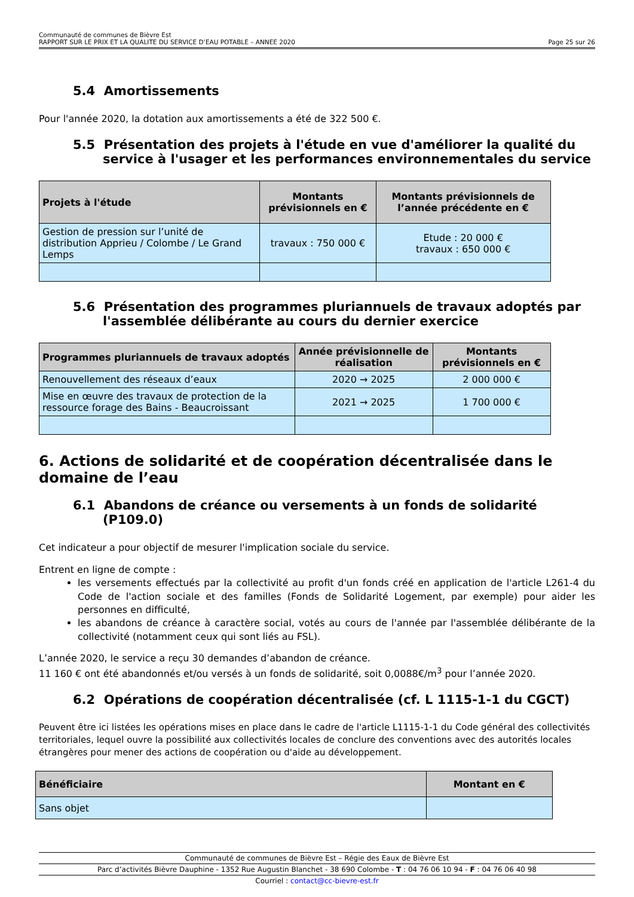Communauté de communes de Bièvre Est
RAPPORT SUR LE PRIX ET LA QUALITE DU SERVICE D’EAU POTABLE – ANNEE 2020 Page 25 sur 26
5.4 Amortissements
Pour l'année 2020, la dotation aux amortissements a été de 322 500 €.
5.5 Présentation des projets à l'étude en vue d'améliorer la qualité du service à l'usager et les performances environnementales du service
| Projets à l'étude | Montants prévisionnels en € | Montants prévisionnels de l’année précédente en € |
| --- | --- | --- |
| Gestion de pression sur l’unité de distribution Apprieu / Colombe / Le Grand Lemps | travaux : 750 000 € | Etude : 20 000 € travaux : 650 000 € |
5.6 Présentation des programmes pluriannuels de travaux adoptés par l'assemblée délibérante au cours du dernier exercice
| Programmes pluriannuels de travaux adoptés | Année prévisionnelle de réalisation | Montants prévisionnels en € |
| --- | --- | --- |
| Renouvellement des réseaux d’eaux | 2020 → 2025 | 2 000 000 € |
| Mise en œuvre des travaux de protection de la ressource forage des Bains - Beaucroissant | 2021 → 2025 | 1 700 000 € |
6. Actions de solidarité et de coopération décentralisée dans le domaine de l’eau
6.1 Abandons de créance ou versements à un fonds de solidarité (P109.0)
Cet indicateur a pour objectif de mesurer l'implication sociale du service.
Entrent en ligne de compte :
les versements effectués par la collectivité au profit d'un fonds créé en application de l'article L261-4 du Code de l'action sociale et des familles (Fonds de Solidarité Logement, par exemple) pour aider les personnes en difficulté,
les abandons de créance à caractère social, votés au cours de l'année par l'assemblée délibérante de la collectivité (notamment ceux qui sont liés au FSL).
L’année 2020, le service a reçu 30 demandes d’abandon de créance.
11 160 € ont été abandonnés et/ou versés à un fonds de solidarité, soit 0,0088€/m<sup>3</sup> pour l’année 2020.
6.2 Opérations de coopération décentralisée (cf. L 1115-1-1 du CGCT)
Peuvent être ici listées les opérations mises en place dans le cadre de l'article L1115-1-1 du Code général des collectivités territoriales, lequel ouvre la possibilité aux collectivités locales de conclure des conventions avec des autorités locales étrangères pour mener des actions de coopération ou d'aide au développement.
| Bénéficiaire | Montant en € |
| --- | --- |
| Sans objet | |
Communauté de communes de Bièvre Est – Régie des Eaux de Bièvre Est
Parc d’activités Bièvre Dauphine - 1352 Rue Augustin Blanchet - 38 690 Colombe - T : 04 76 06 10 94 - F : 04 76 06 40 98
Courriel : contact@cc-bievre-est.fr